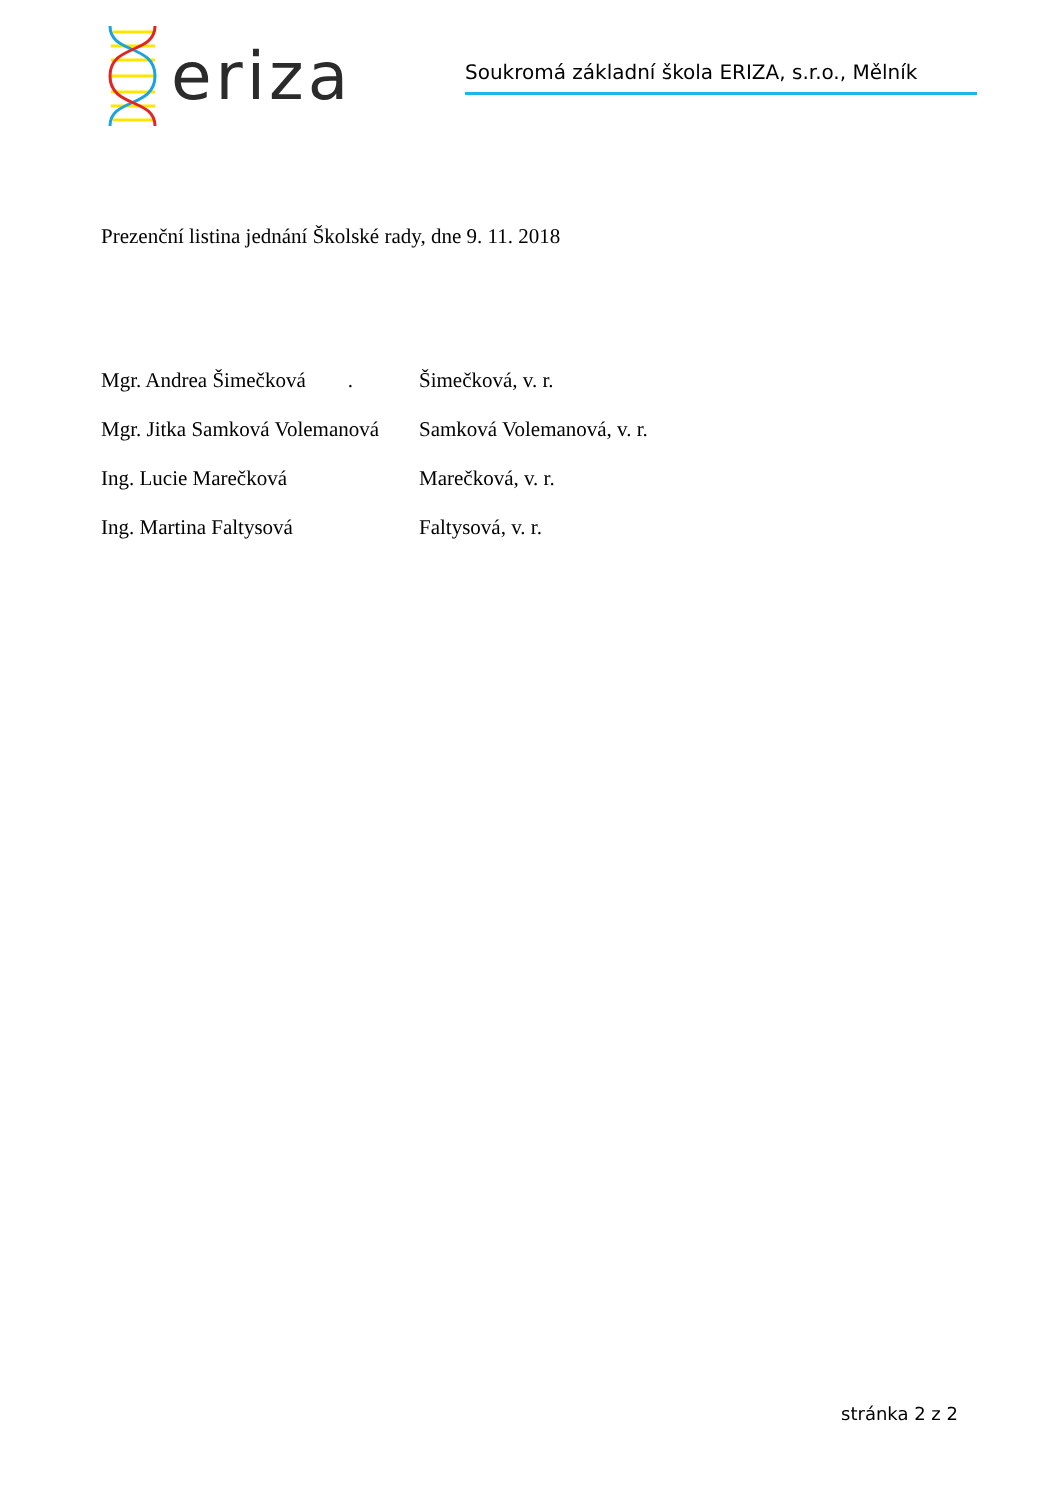eriza
Soukromá základní škola ERIZA, s.r.o., Mělník
Prezenční listina jednání Školské rady, dne 9. 11. 2018
| Mgr. Andrea Šimečková . | Šimečková, v. r. |
| Mgr. Jitka Samková Volemanová | Samková Volemanová, v. r. |
| Ing. Lucie Marečková | Marečková, v. r. |
| Ing. Martina Faltysová | Faltysová, v. r. |
stránka 2 z 2